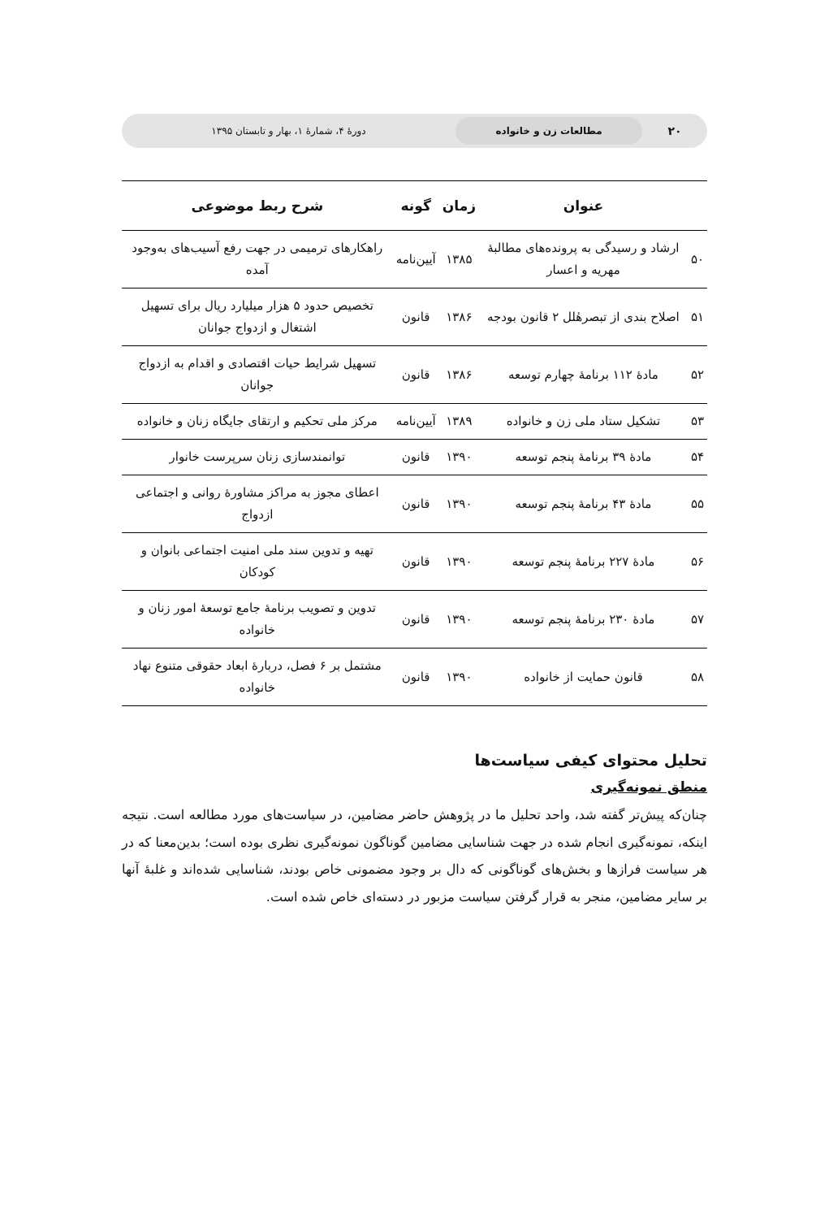۲۰
مطالعات زن و خانواده
دورهٔ ۴، شمارهٔ ۱، بهار و تابستان ۱۳۹۵
| | عنوان | زمان | گونه | شرح ربط موضوعی |
| --- | --- | --- | --- | --- |
| ۵۰ | ارشاد و رسیدگی به پرونده‌های مطالبهٔ مهریه و اعسار | ۱۳۸۵ | آیین‌نامه | راهکارهای ترمیمی در جهت رفع آسیب‌های به‌وجود آمده |
| ۵۱ | اصلاح بندی از تبصرهٔلل ۲ قانون بودجه | ۱۳۸۶ | قانون | تخصیص حدود ۵ هزار میلیارد ریال برای تسهیل اشتغال و ازدواج جوانان |
| ۵۲ | مادهٔ ۱۱۲ برنامهٔ چهارم توسعه | ۱۳۸۶ | قانون | تسهیل شرایط حیات اقتصادی و اقدام به ازدواج جوانان |
| ۵۳ | تشکیل ستاد ملی زن و خانواده | ۱۳۸۹ | آیین‌نامه | مرکز ملی تحکیم و ارتقای جایگاه زنان و خانواده |
| ۵۴ | مادهٔ ۳۹ برنامهٔ پنجم توسعه | ۱۳۹۰ | قانون | توانمندسازی زنان سرپرست خانوار |
| ۵۵ | مادهٔ ۴۳ برنامهٔ پنجم توسعه | ۱۳۹۰ | قانون | اعطای مجوز به مراکز مشاورهٔ روانی و اجتماعی ازدواج |
| ۵۶ | مادهٔ ۲۲۷ برنامهٔ پنجم توسعه | ۱۳۹۰ | قانون | تهیه و تدوین سند ملی امنیت اجتماعی بانوان و کودکان |
| ۵۷ | مادهٔ ۲۳۰ برنامهٔ پنجم توسعه | ۱۳۹۰ | قانون | تدوین و تصویب برنامهٔ جامع توسعهٔ امور زنان و خانواده |
| ۵۸ | قانون حمایت از خانواده | ۱۳۹۰ | قانون | مشتمل بر ۶ فصل، دربارهٔ ابعاد حقوقی متنوع نهاد خانواده |
تحلیل محتوای کیفی سیاست‌ها
منطق نمونه‌گیری
چنان‌که پیش‌تر گفته شد، واحد تحلیل ما در پژوهش حاضر مضامین، در سیاست‌های مورد مطالعه است. نتیجه اینکه، نمونه‌گیری انجام شده در جهت شناسایی مضامین گوناگون نمونه‌گیری نظری بوده است؛ بدین‌معنا که در هر سیاست فرازها و بخش‌های گوناگونی که دال بر وجود مضمونی خاص بودند، شناسایی شده‌اند و غلبهٔ آنها بر سایر مضامین، منجر به قرار گرفتن سیاست مزبور در دسته‌ای خاص شده است.